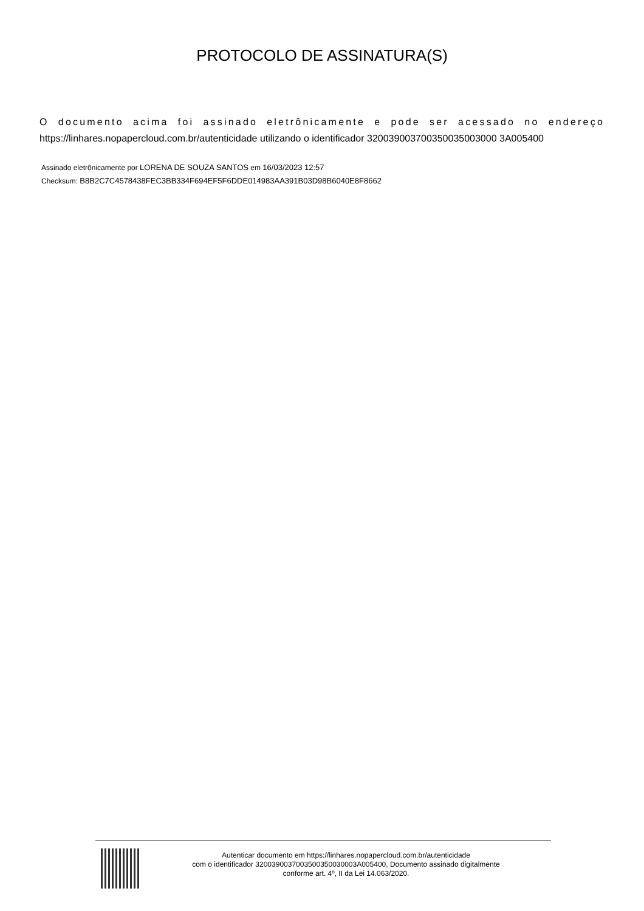PROTOCOLO DE ASSINATURA(S)
O documento acima foi assinado eletrônicamente e pode ser acessado no endereço https://linhares.nopapercloud.com.br/autenticidade utilizando o identificador 320039003700350035003000 3A005400
Assinado eletrônicamente por LORENA DE SOUZA SANTOS em 16/03/2023 12:57
Checksum: B8B2C7C4578438FEC3BB334F694EF5F6DDE014983AA391B03D98B6040E8F8662
Autenticar documento em https://linhares.nopapercloud.com.br/autenticidade
com o identificador 3200390037003500350030003A005400, Documento assinado digitalmente
conforme art. 4º, II da Lei 14.063/2020.